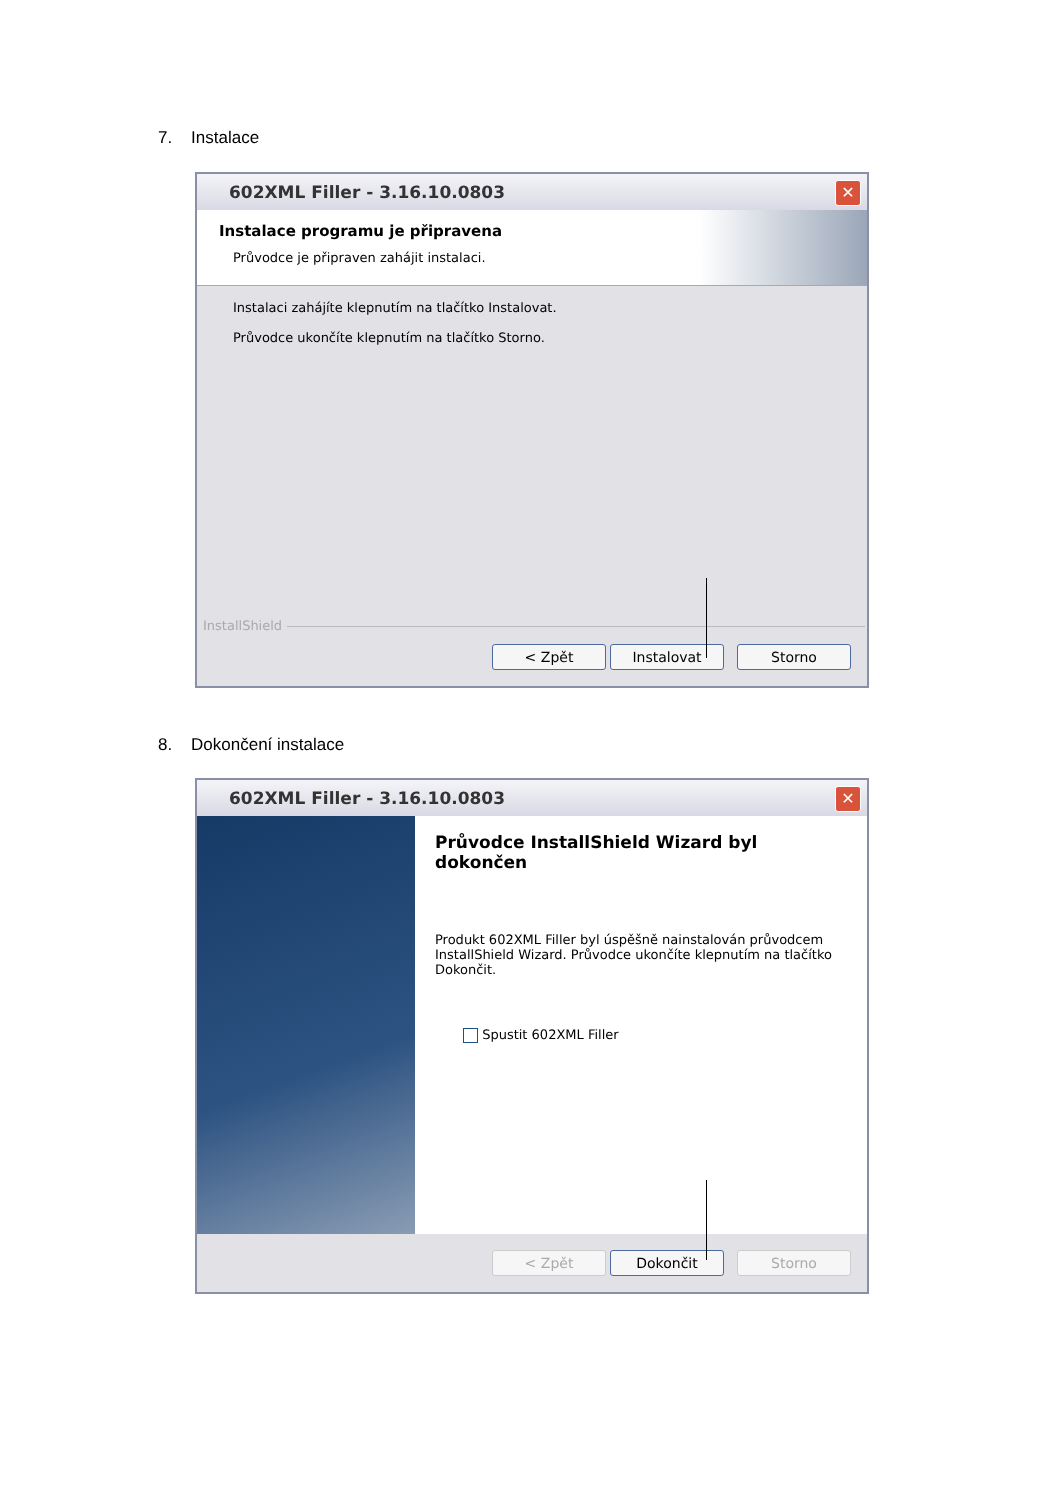7. Instalace
602XML Filler - 3.16.10.0803
✕
Instalace programu je připravena
Průvodce je připraven zahájit instalaci.
Instalaci zahájíte klepnutím na tlačítko Instalovat.
Průvodce ukončíte klepnutím na tlačítko Storno.
InstallShield
< Zpět Instalovat Storno
8. Dokončení instalace
602XML Filler - 3.16.10.0803
✕
Průvodce InstallShield Wizard byl dokončen
Produkt 602XML Filler byl úspěšně nainstalován průvodcem InstallShield Wizard. Průvodce ukončíte klepnutím na tlačítko Dokončit.
Spustit 602XML Filler
< Zpět Dokončit Storno